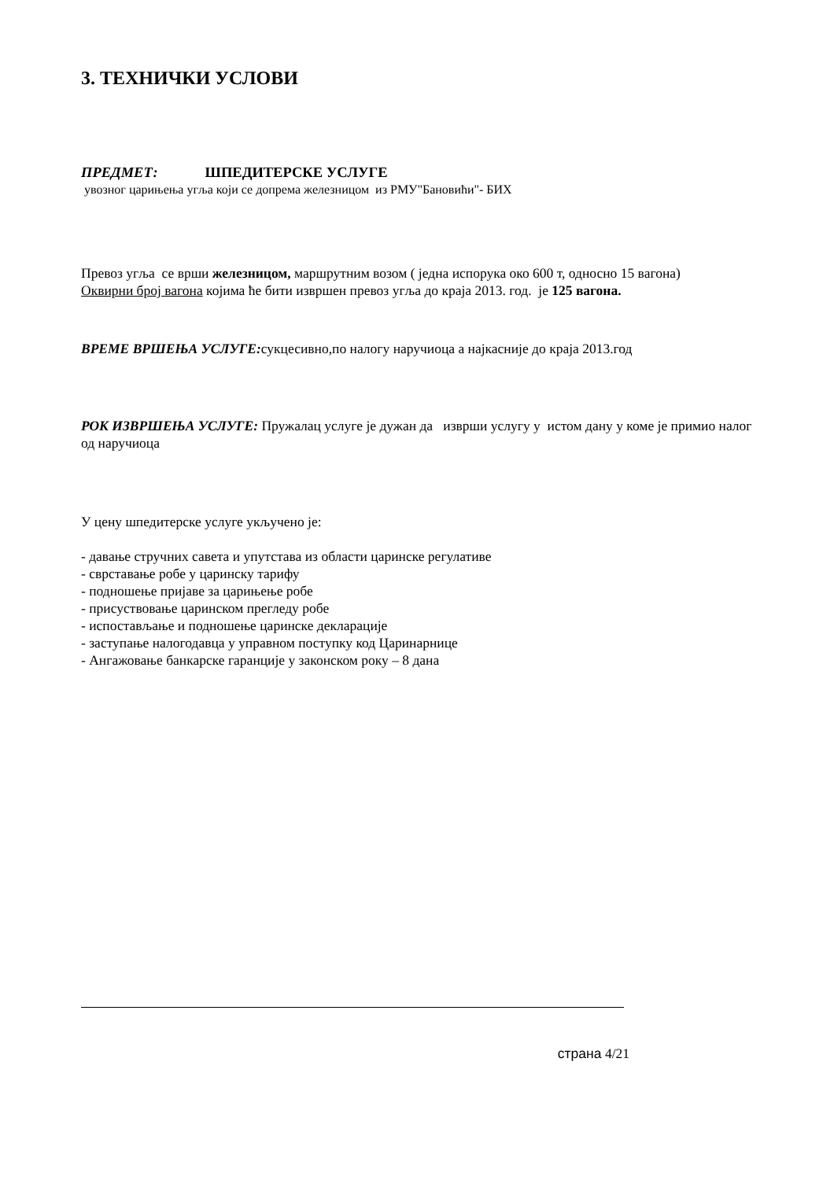3. ТЕХНИЧКИ УСЛОВИ
ПРЕДМЕТ: ШПЕДИТЕРСКЕ УСЛУГЕ
увозног царињења угља који се допрема железницом из РМУ"Бановићи"- БИХ
Превоз угља се врши железницом, маршрутним возом ( једна испорука око 600 т, односно 15 вагона)
Оквирни број вагона којима ће бити извршен превоз угља до краја 2013. год. је 125 вагона.
ВРЕМЕ ВРШЕЊА УСЛУГЕ: сукцесивно,по налогу наручиоца а најкасније до краја 2013.год
РОК ИЗВРШЕЊА УСЛУГЕ: Пружалац услуге је дужан да изврши услугу у истом дану у коме је примио налог од наручиоца
У цену шпедитерске услуге укључено је:
- давање стручних савета и упутстава из области царинске регулативе
- сврставање робе у царинску тарифу
- подношење пријаве за царињење робе
- присуствовање царинском прегледу робе
- испостављање и подношење царинске декларације
- заступање налогодавца у управном поступку код Царинарнице
- Ангажовање банкарске гаранције у законском року – 8 дана
страна 4/21